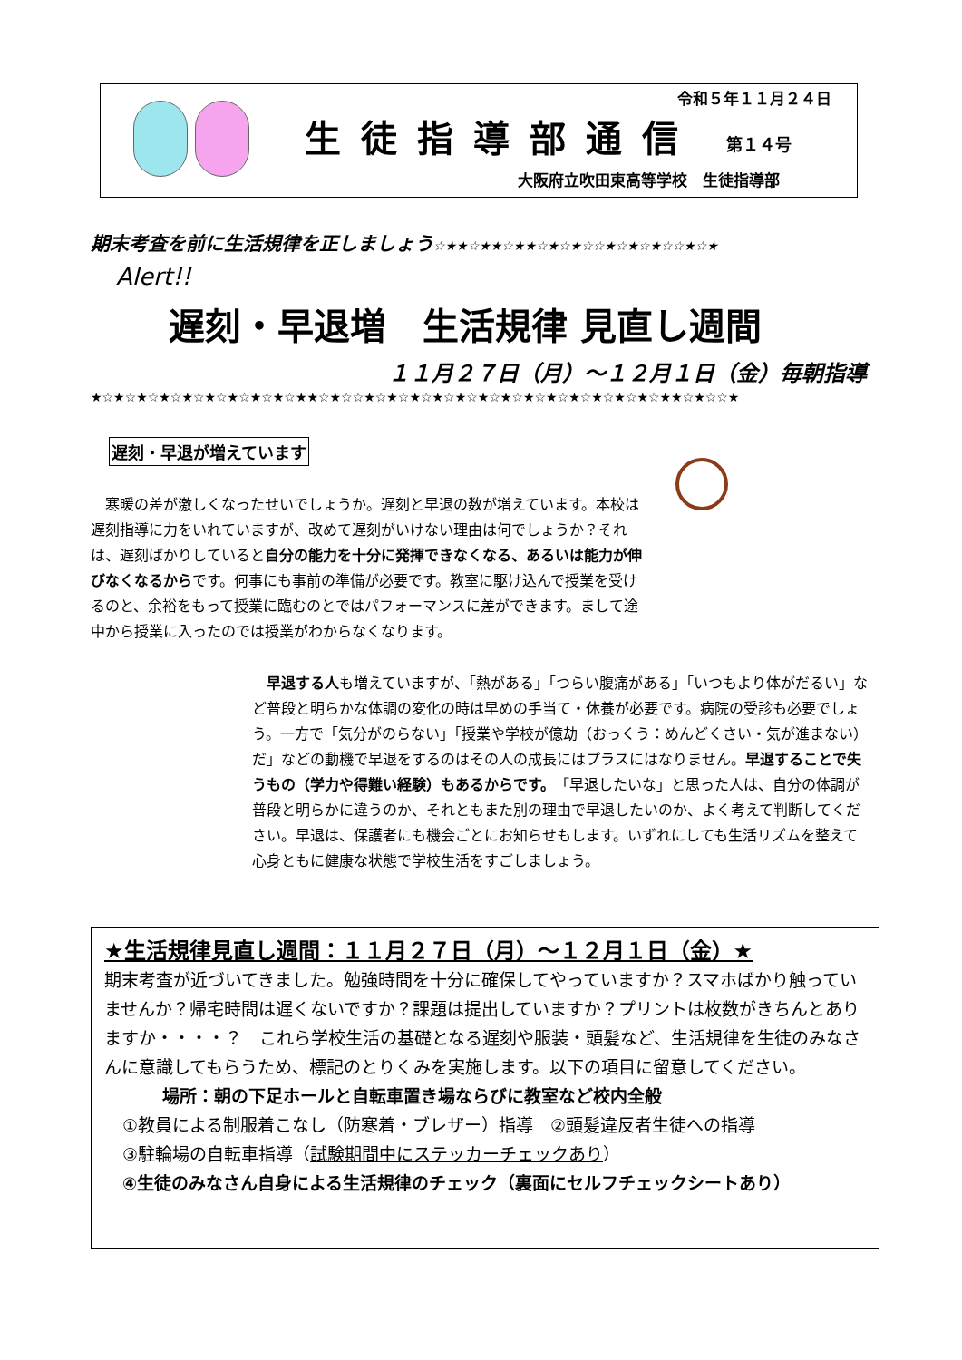令和５年１１月２４日
生徒指導部通信 第１４号
大阪府立吹田東高等学校　生徒指導部
期末考査を前に生活規律を正しましょう☆★★☆★★☆★★☆★☆★☆☆★☆★☆★☆☆★☆★
Alert!!
遅刻・早退増　生活規律 見直し週間
１１月２７日（月）～１２月１日（金）毎朝指導
★☆★☆★☆★☆★☆★☆★☆★☆★☆★★☆★☆☆★☆★☆★☆★☆★☆★☆★☆★☆★☆★☆★☆★☆★☆★★☆★☆☆★
遅刻・早退が増えています
　寒暖の差が激しくなったせいでしょうか。遅刻と早退の数が増えています。本校は遅刻指導に力をいれていますが、改めて遅刻がいけない理由は何でしょうか？それは、遅刻ばかりしていると自分の能力を十分に発揮できなくなる、あるいは能力が伸びなくなるからです。何事にも事前の準備が必要です。教室に駆け込んで授業を受けるのと、余裕をもって授業に臨むのとではパフォーマンスに差ができます。まして途中から授業に入ったのでは授業がわからなくなります。
　早退する人も増えていますが、「熱がある」「つらい腹痛がある」「いつもより体がだるい」など普段と明らかな体調の変化の時は早めの手当て・休養が必要です。病院の受診も必要でしょう。一方で「気分がのらない」「授業や学校が億劫（おっくう：めんどくさい・気が進まない）だ」などの動機で早退をするのはその人の成長にはプラスにはなりません。早退することで失うもの（学力や得難い経験）もあるからです。「早退したいな」と思った人は、自分の体調が普段と明らかに違うのか、それともまた別の理由で早退したいのか、よく考えて判断してください。早退は、保護者にも機会ごとにお知らせもします。いずれにしても生活リズムを整えて心身ともに健康な状態で学校生活をすごしましょう。
★生活規律見直し週間：１１月２７日（月）～１２月１日（金）★
期末考査が近づいてきました。勉強時間を十分に確保してやっていますか？スマホばかり触っていませんか？帰宅時間は遅くないですか？課題は提出していますか？プリントは枚数がきちんとありますか・・・・？　これら学校生活の基礎となる遅刻や服装・頭髪など、生活規律を生徒のみなさんに意識してもらうため、標記のとりくみを実施します。以下の項目に留意してください。
場所：朝の下足ホールと自転車置き場ならびに教室など校内全般
①教員による制服着こなし（防寒着・ブレザー）指導　②頭髪違反者生徒への指導
③駐輪場の自転車指導（試験期間中にステッカーチェックあり）
④生徒のみなさん自身による生活規律のチェック（裏面にセルフチェックシートあり）